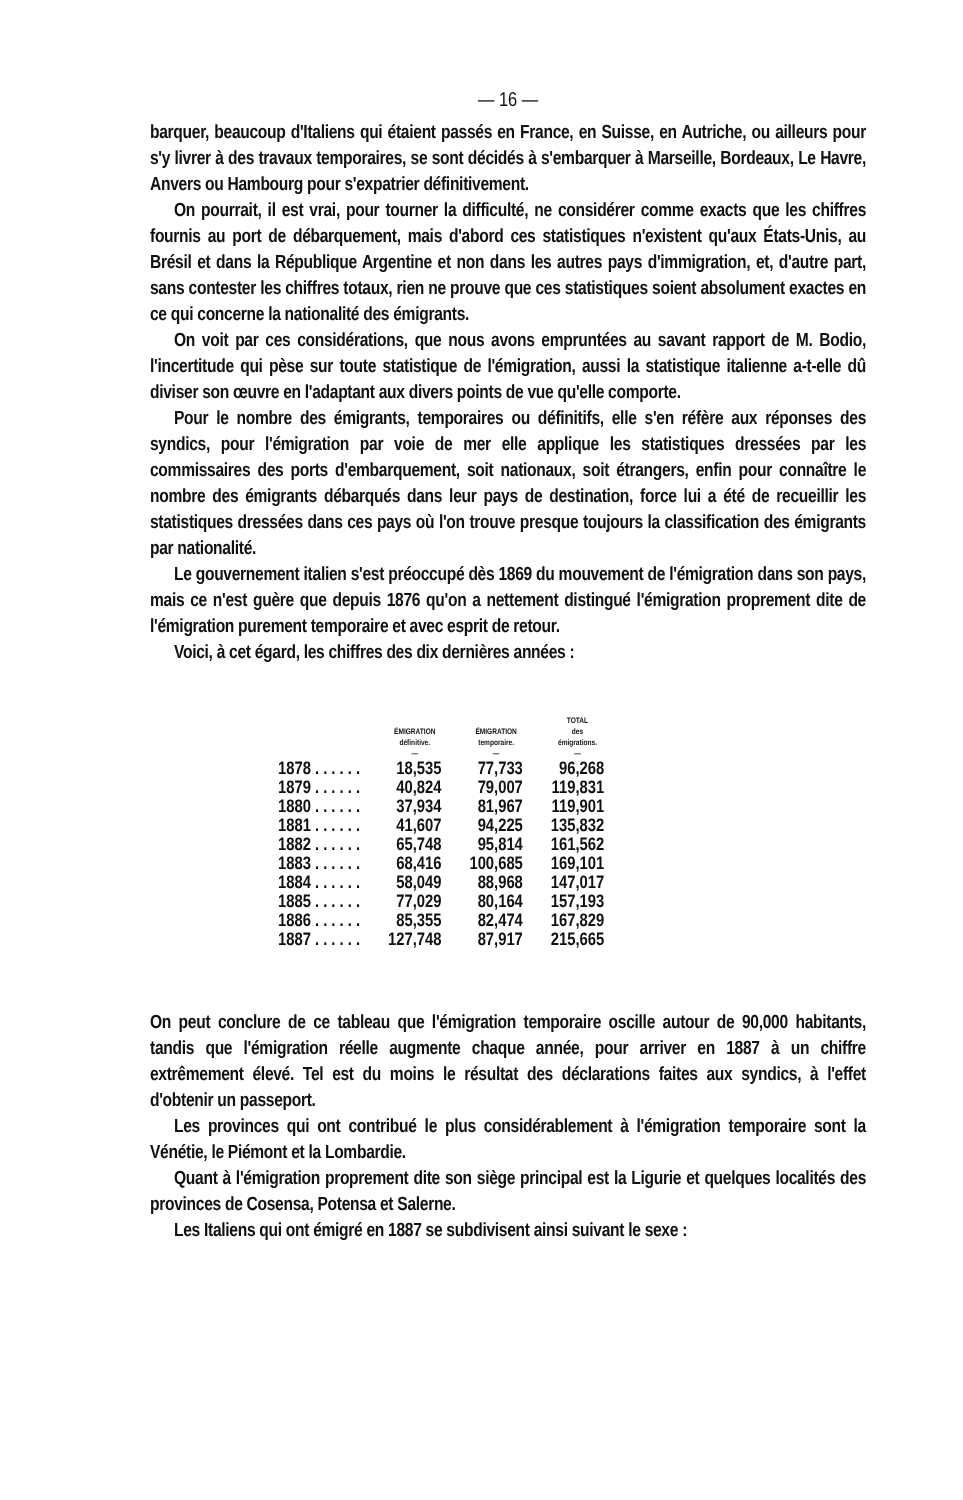— 16 —
barquer, beaucoup d'Italiens qui étaient passés en France, en Suisse, en Autriche, ou ailleurs pour s'y livrer à des travaux temporaires, se sont décidés à s'embarquer à Marseille, Bordeaux, Le Havre, Anvers ou Hambourg pour s'expatrier définitivement.
On pourrait, il est vrai, pour tourner la difficulté, ne considérer comme exacts que les chiffres fournis au port de débarquement, mais d'abord ces statistiques n'existent qu'aux États-Unis, au Brésil et dans la République Argentine et non dans les autres pays d'immigration, et, d'autre part, sans contester les chiffres totaux, rien ne prouve que ces statistiques soient absolument exactes en ce qui concerne la nationalité des émigrants.
On voit par ces considérations, que nous avons empruntées au savant rapport de M. Bodio, l'incertitude qui pèse sur toute statistique de l'émigration, aussi la statistique italienne a-t-elle dû diviser son œuvre en l'adaptant aux divers points de vue qu'elle comporte.
Pour le nombre des émigrants, temporaires ou définitifs, elle s'en réfère aux réponses des syndics, pour l'émigration par voie de mer elle applique les statistiques dressées par les commissaires des ports d'embarquement, soit nationaux, soit étrangers, enfin pour connaître le nombre des émigrants débarqués dans leur pays de destination, force lui a été de recueillir les statistiques dressées dans ces pays où l'on trouve presque toujours la classification des émigrants par nationalité.
Le gouvernement italien s'est préoccupé dès 1869 du mouvement de l'émigration dans son pays, mais ce n'est guère que depuis 1876 qu'on a nettement distingué l'émigration proprement dite de l'émigration purement temporaire et avec esprit de retour.
Voici, à cet égard, les chiffres des dix dernières années :
| | ÉMIGRATION définitive. — | ÉMIGRATION temporaire. — | TOTAL des émigrations. — |
| --- | --- | --- | --- |
| 1878 . . . . . . | 18,535 | 77,733 | 96,268 |
| 1879 . . . . . . | 40,824 | 79,007 | 119,831 |
| 1880 . . . . . . | 37,934 | 81,967 | 119,901 |
| 1881 . . . . . . | 41,607 | 94,225 | 135,832 |
| 1882 . . . . . . | 65,748 | 95,814 | 161,562 |
| 1883 . . . . . . | 68,416 | 100,685 | 169,101 |
| 1884 . . . . . . | 58,049 | 88,968 | 147,017 |
| 1885 . . . . . . | 77,029 | 80,164 | 157,193 |
| 1886 . . . . . . | 85,355 | 82,474 | 167,829 |
| 1887 . . . . . . | 127,748 | 87,917 | 215,665 |
On peut conclure de ce tableau que l'émigration temporaire oscille autour de 90,000 habitants, tandis que l'émigration réelle augmente chaque année, pour arriver en 1887 à un chiffre extrêmement élevé. Tel est du moins le résultat des déclarations faites aux syndics, à l'effet d'obtenir un passeport.
Les provinces qui ont contribué le plus considérablement à l'émigration temporaire sont la Vénétie, le Piémont et la Lombardie.
Quant à l'émigration proprement dite son siège principal est la Ligurie et quelques localités des provinces de Cosensa, Potensa et Salerne.
Les Italiens qui ont émigré en 1887 se subdivisent ainsi suivant le sexe :